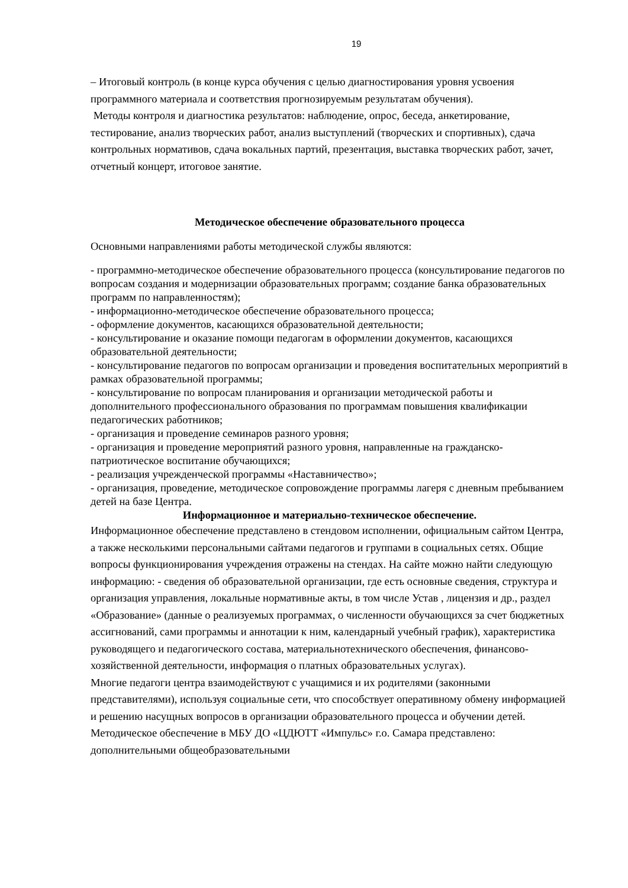19
– Итоговый контроль (в конце курса обучения с целью диагностирования уровня усвоения программного материала и соответствия прогнозируемым результатам обучения).
Методы контроля и диагностика результатов: наблюдение, опрос, беседа, анкетирование, тестирование, анализ творческих работ, анализ выступлений (творческих и спортивных), сдача контрольных нормативов, сдача вокальных партий, презентация, выставка творческих работ, зачет, отчетный концерт, итоговое занятие.
Методическое обеспечение образовательного процесса
Основными направлениями работы методической службы являются:
- программно-методическое обеспечение образовательного процесса (консультирование педагогов по вопросам создания и модернизации образовательных программ; создание банка образовательных программ по направленностям);
- информационно-методическое обеспечение образовательного процесса;
- оформление документов, касающихся образовательной деятельности;
- консультирование и оказание помощи педагогам в оформлении документов, касающихся образовательной деятельности;
- консультирование педагогов по вопросам организации и проведения воспитательных мероприятий в рамках образовательной программы;
- консультирование по вопросам планирования и организации методической работы и дополнительного профессионального образования по программам повышения квалификации педагогических работников;
- организация и проведение семинаров разного уровня;
- организация и проведение мероприятий разного уровня, направленные на гражданско-патриотическое воспитание обучающихся;
- реализация учрежденческой программы «Наставничество»;
- организация, проведение, методическое сопровождение программы лагеря с дневным пребыванием детей на базе Центра.
Информационное и материально-техническое обеспечение.
Информационное обеспечение представлено в стендовом исполнении, официальным сайтом Центра, а также несколькими персональными сайтами педагогов и группами в социальных сетях. Общие вопросы функционирования учреждения отражены на стендах. На сайте можно найти следующую информацию: - сведения об образовательной организации, где есть основные сведения, структура и организация управления, локальные нормативные акты, в том числе Устав , лицензия и др., раздел «Образование» (данные о реализуемых программах, о численности обучающихся за счет бюджетных ассигнований, сами программы и аннотации к ним, календарный учебный график), характеристика руководящего и педагогического состава, материальнотехнического обеспечения, финансово-хозяйственной деятельности, информация о платных образовательных услугах).
Многие педагоги центра взаимодействуют с учащимися и их родителями (законными представителями), используя социальные сети, что способствует оперативному обмену информацией и решению насущных вопросов в организации образовательного процесса и обучении детей. Методическое обеспечение в МБУ ДО «ЦДЮТТ «Импульс» г.о. Самара представлено: дополнительными общеобразовательными